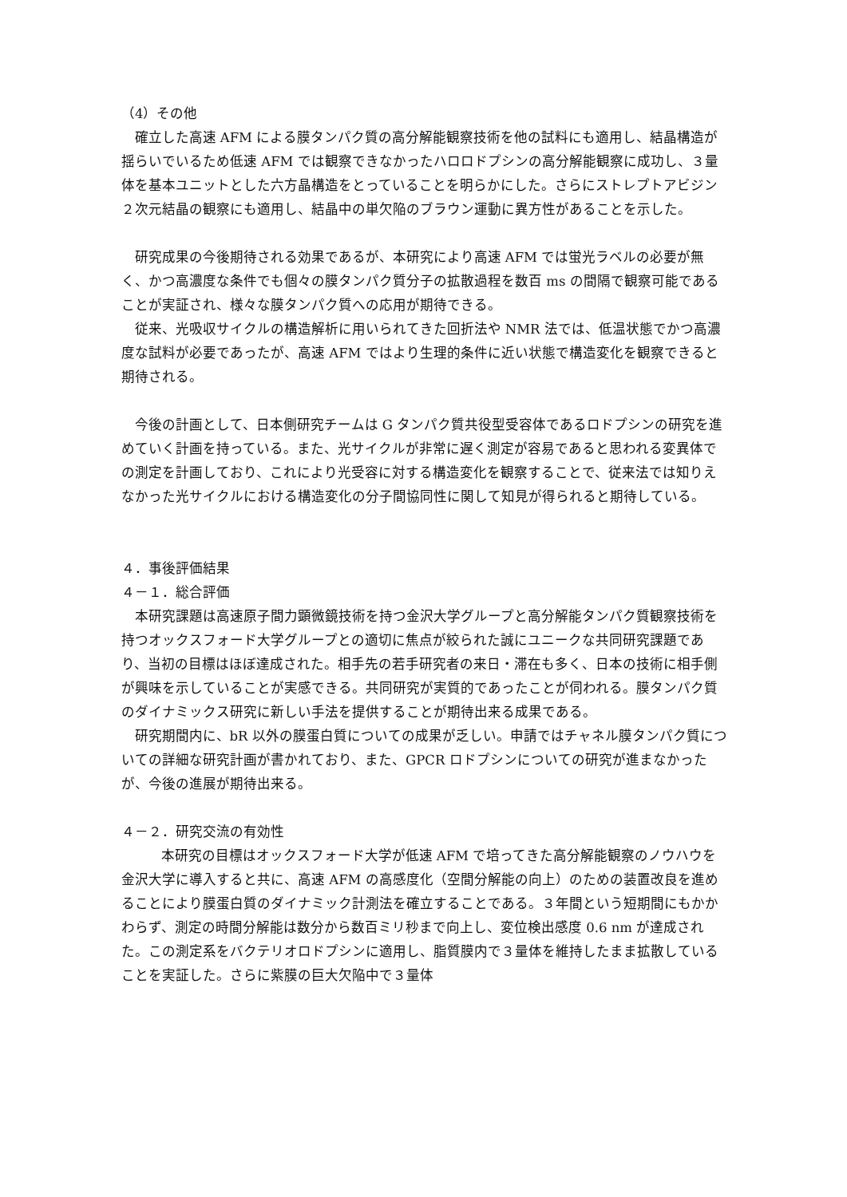（4）その他
確立した高速 AFM による膜タンパク質の高分解能観察技術を他の試料にも適用し、結晶構造が揺らいでいるため低速 AFM では観察できなかったハロロドプシンの高分解能観察に成功し、３量体を基本ユニットとした六方晶構造をとっていることを明らかにした。さらにストレプトアビジン２次元結晶の観察にも適用し、結晶中の単欠陥のブラウン運動に異方性があることを示した。
研究成果の今後期待される効果であるが、本研究により高速 AFM では蛍光ラベルの必要が無く、かつ高濃度な条件でも個々の膜タンパク質分子の拡散過程を数百 ms の間隔で観察可能であることが実証され、様々な膜タンパク質への応用が期待できる。
従来、光吸収サイクルの構造解析に用いられてきた回折法や NMR 法では、低温状態でかつ高濃度な試料が必要であったが、高速 AFM ではより生理的条件に近い状態で構造変化を観察できると期待される。
今後の計画として、日本側研究チームは G タンパク質共役型受容体であるロドプシンの研究を進めていく計画を持っている。また、光サイクルが非常に遅く測定が容易であると思われる変異体での測定を計画しており、これにより光受容に対する構造変化を観察することで、従来法では知りえなかった光サイクルにおける構造変化の分子間協同性に関して知見が得られると期待している。
４．事後評価結果
４－１．総合評価
本研究課題は高速原子間力顕微鏡技術を持つ金沢大学グループと高分解能タンパク質観察技術を持つオックスフォード大学グループとの適切に焦点が絞られた誠にユニークな共同研究課題であり、当初の目標はほぼ達成された。相手先の若手研究者の来日・滞在も多く、日本の技術に相手側が興味を示していることが実感できる。共同研究が実質的であったことが伺われる。膜タンパク質のダイナミックス研究に新しい手法を提供することが期待出来る成果である。
研究期間内に、bR 以外の膜蛋白質についての成果が乏しい。申請ではチャネル膜タンパク質についての詳細な研究計画が書かれており、また、GPCR ロドプシンについての研究が進まなかったが、今後の進展が期待出来る。
４－２．研究交流の有効性
本研究の目標はオックスフォード大学が低速 AFM で培ってきた高分解能観察のノウハウを金沢大学に導入すると共に、高速 AFM の高感度化（空間分解能の向上）のための装置改良を進めることにより膜蛋白質のダイナミック計測法を確立することである。３年間という短期間にもかかわらず、測定の時間分解能は数分から数百ミリ秒まで向上し、変位検出感度 0.6 nm が達成された。この測定系をバクテリオロドプシンに適用し、脂質膜内で３量体を維持したまま拡散していることを実証した。さらに紫膜の巨大欠陥中で３量体